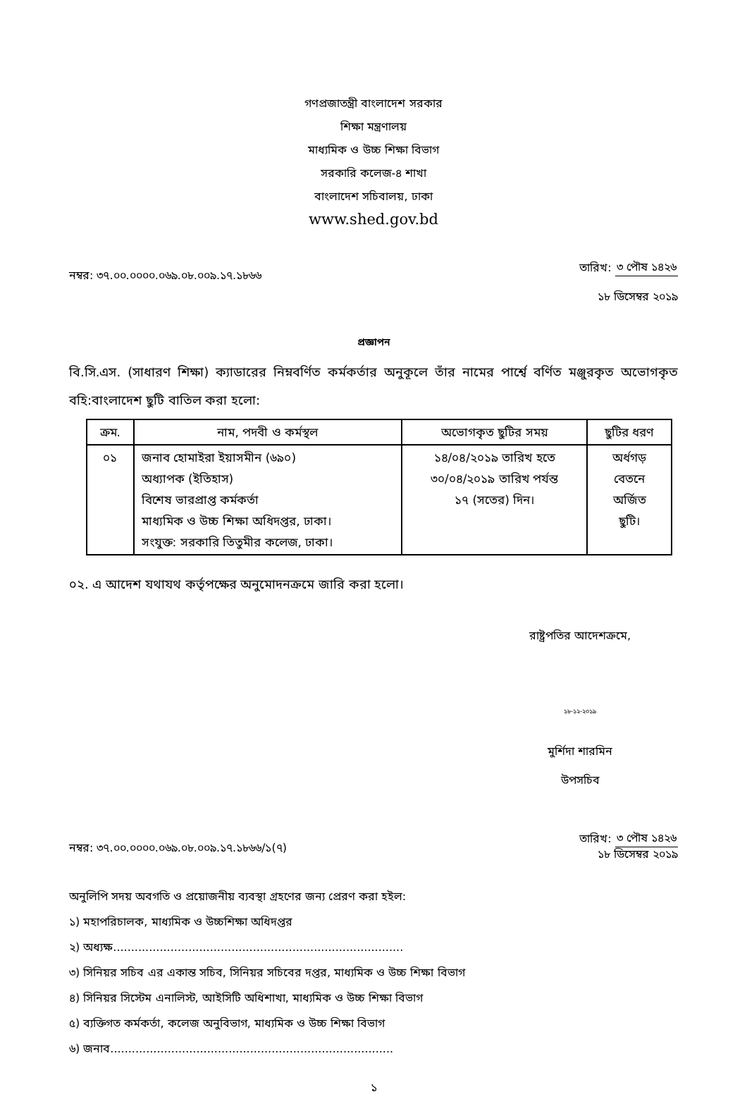গণপ্রজাতন্ত্রী বাংলাদেশ সরকার
শিক্ষা মন্ত্রণালয়
মাধ্যমিক ও উচ্চ শিক্ষা বিভাগ
সরকারি কলেজ-৪ শাখা
বাংলাদেশ সচিবালয়, ঢাকা
www.shed.gov.bd
নম্বর: ৩৭.০০.০০০০.০৬৯.০৮.০০৯.১৭.১৮৬৬
তারিখ: ৩ পৌষ ১৪২৬
১৮ ডিসেম্বর ২০১৯
প্রজ্ঞাপন
বি.সি.এস. (সাধারণ শিক্ষা) ক্যাডারের নিম্নবর্ণিত কর্মকর্তার অনুকূলে তাঁর নামের পার্শ্বে বর্ণিত মঞ্জুরকৃত অভোগকৃত বহি:বাংলাদেশ ছুটি বাতিল করা হলো:
| ক্রম. | নাম, পদবী ও কর্মস্থল | অভোগকৃত ছুটির সময় | ছুটির ধরণ |
| --- | --- | --- | --- |
| ০১ | জনাব হোমাইরা ইয়াসমীন (৬৯০) অধ্যাপক (ইতিহাস) বিশেষ ভারপ্রাপ্ত কর্মকর্তা মাধ্যমিক ও উচ্চ শিক্ষা অধিদপ্তর, ঢাকা। সংযুক্ত: সরকারি তিতুমীর কলেজ, ঢাকা। | ১৪/০৪/২০১৯ তারিখ হতে ৩০/০৪/২০১৯ তারিখ পর্যন্ত ১৭ (সতের) দিন। | অর্ধগড় বেতনে অর্জিত ছুটি। |
০২. এ আদেশ যথাযথ কর্তৃপক্ষের অনুমোদনক্রমে জারি করা হলো।
রাষ্ট্রপতির আদেশক্রমে,
১৮-১২-২০১৯
মুর্শিদা শারমিন
উপসচিব
নম্বর: ৩৭.০০.০০০০.০৬৯.০৮.০০৯.১৭.১৮৬৬/১(৭)
তারিখ: ৩ পৌষ ১৪২৬
১৮ ডিসেম্বর ২০১৯
অনুলিপি সদয় অবগতি ও প্রয়োজনীয় ব্যবস্থা গ্রহণের জন্য প্রেরণ করা হইল:
১) মহাপরিচালক, মাধ্যমিক ও উচ্চশিক্ষা অধিদপ্তর
২) অধ্যক্ষ.................................................................................
৩) সিনিয়র সচিব এর একান্ত সচিব, সিনিয়র সচিবের দপ্তর, মাধ্যমিক ও উচ্চ শিক্ষা বিভাগ
৪) সিনিয়র সিস্টেম এনালিস্ট, আইসিটি অধিশাখা, মাধ্যমিক ও উচ্চ শিক্ষা বিভাগ
৫) ব্যক্তিগত কর্মকর্তা, কলেজ অনুবিভাগ, মাধ্যমিক ও উচ্চ শিক্ষা বিভাগ
৬) জনাব...............................................................................
১